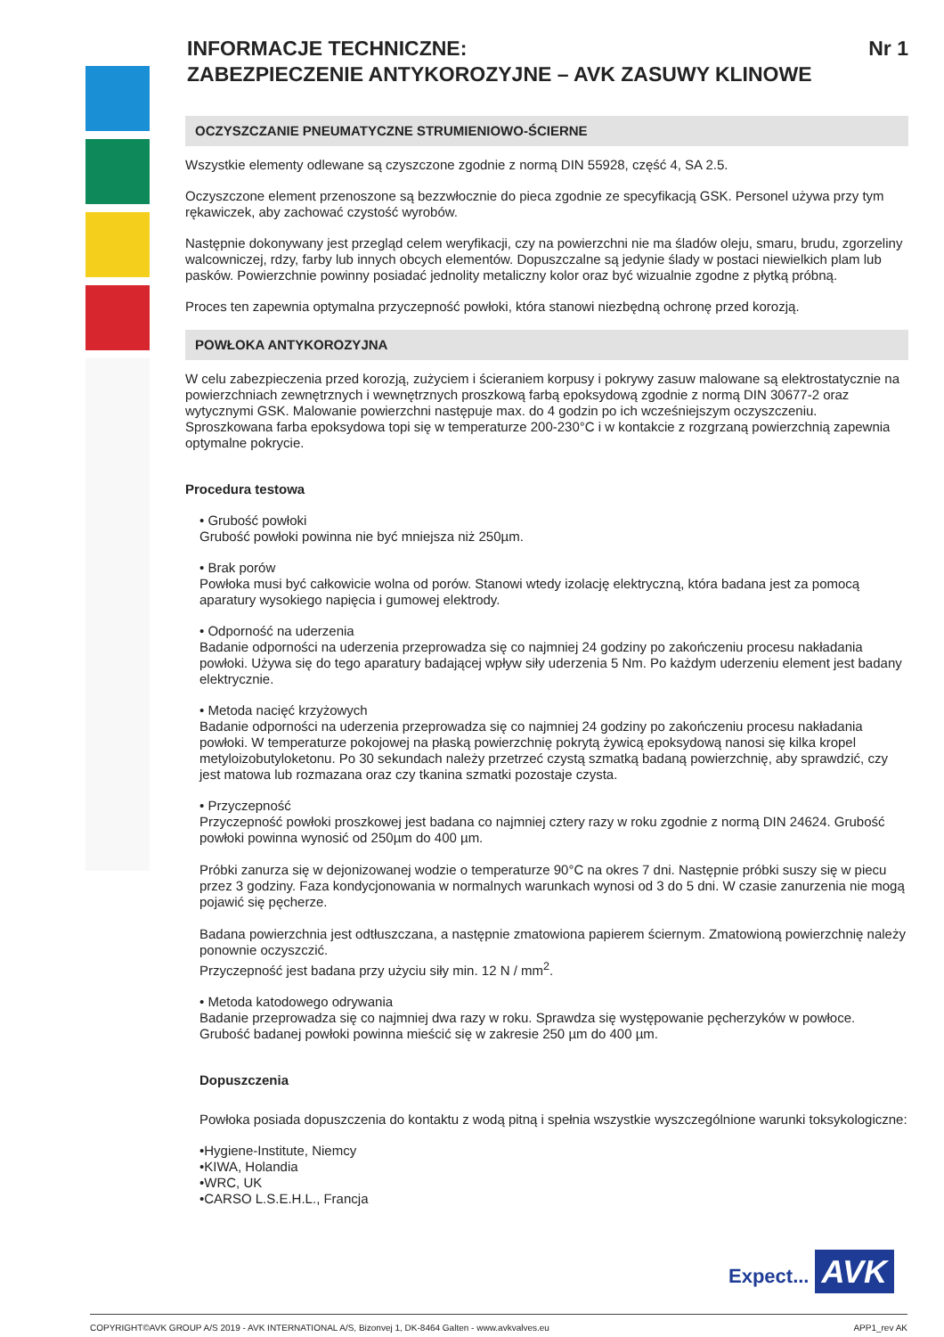INFORMACJE TECHNICZNE:
ZABEZPIECZENIE ANTYKOROZYJNE – AVK ZASUWY KLINOWE Nr 1
OCZYSZCZANIE PNEUMATYCZNE STRUMIENIOWO-ŚCIERNE
Wszystkie elementy odlewane są czyszczone zgodnie z normą DIN 55928, część 4, SA 2.5.
Oczyszczone element przenoszone są bezzwłocznie do pieca zgodnie ze specyfikacją GSK. Personel używa przy tym rękawiczek, aby zachować czystość wyrobów.
Następnie dokonywany jest przegląd celem weryfikacji, czy na powierzchni nie ma śladów oleju, smaru, brudu, zgorzeliny walcowniczej, rdzy, farby lub innych obcych elementów. Dopuszczalne są jedynie ślady w postaci niewielkich plam lub pasków. Powierzchnie powinny posiadać jednolity metaliczny kolor oraz być wizualnie zgodne z płytką próbną.
Proces ten zapewnia optymalna przyczepność powłoki, która stanowi niezbędną ochronę przed korozją.
POWŁOKA ANTYKOROZYJNA
W celu zabezpieczenia przed korozją, zużyciem i ścieraniem korpusy i pokrywy zasuw malowane są elektrostatycznie na powierzchniach zewnętrznych i wewnętrznych proszkową farbą epoksydową zgodnie z normą DIN 30677-2 oraz wytycznymi GSK. Malowanie powierzchni następuje max. do 4 godzin po ich wcześniejszym oczyszczeniu. Sproszkowana farba epoksydowa topi się w temperaturze 200-230°C i w kontakcie z rozgrzaną powierzchnią zapewnia optymalne pokrycie.
Procedura testowa
• Grubość powłoki
Grubość powłoki powinna nie być mniejsza niż 250µm.
• Brak porów
Powłoka musi być całkowicie wolna od porów. Stanowi wtedy izolację elektryczną, która badana jest za pomocą aparatury wysokiego napięcia i gumowej elektrody.
• Odporność na uderzenia
Badanie odporności na uderzenia przeprowadza się co najmniej 24 godziny po zakończeniu procesu nakładania powłoki. Używa się do tego aparatury badającej wpływ siły uderzenia 5 Nm. Po każdym uderzeniu element jest badany elektrycznie.
• Metoda nacięć krzyżowych
Badanie odporności na uderzenia przeprowadza się co najmniej 24 godziny po zakończeniu procesu nakładania powłoki. W temperaturze pokojowej na płaską powierzchnię pokrytą żywicą epoksydową nanosi się kilka kropel metyloizobutyloketonu. Po 30 sekundach należy przetrzeć czystą szmatką badaną powierzchnię, aby sprawdzić, czy jest matowa lub rozmazana oraz czy tkanina szmatki pozostaje czysta.
• Przyczepność
Przyczepność powłoki proszkowej jest badana co najmniej cztery razy w roku zgodnie z normą DIN 24624. Grubość powłoki powinna wynosić od 250µm do 400 µm.
Próbki zanurza się w dejonizowanej wodzie o temperaturze 90°C na okres 7 dni. Następnie próbki suszy się w piecu przez 3 godziny. Faza kondycjonowania w normalnych warunkach wynosi od 3 do 5 dni. W czasie zanurzenia nie mogą pojawić się pęcherze.
Badana powierzchnia jest odtłuszczana, a następnie zmatowiona papierem ściernym. Zmatowioną powierzchnię należy ponownie oczyszczić.
Przyczepność jest badana przy użyciu siły min. 12 N / mm<sup>2</sup>.
• Metoda katodowego odrywania
Badanie przeprowadza się co najmniej dwa razy w roku. Sprawdza się występowanie pęcherzyków w powłoce.
Grubość badanej powłoki powinna mieścić się w zakresie 250 µm do 400 µm.
Dopuszczenia
Powłoka posiada dopuszczenia do kontaktu z wodą pitną i spełnia wszystkie wyszczególnione warunki toksykologiczne:
•Hygiene-Institute, Niemcy
•KIWA, Holandia
•WRC, UK
•CARSO L.S.E.H.L., Francja
Expect... AVK
COPYRIGHT©AVK GROUP A/S 2019 - AVK INTERNATIONAL A/S, Bizonvej 1, DK-8464 Galten - www.avkvalves.eu APP1_rev AK